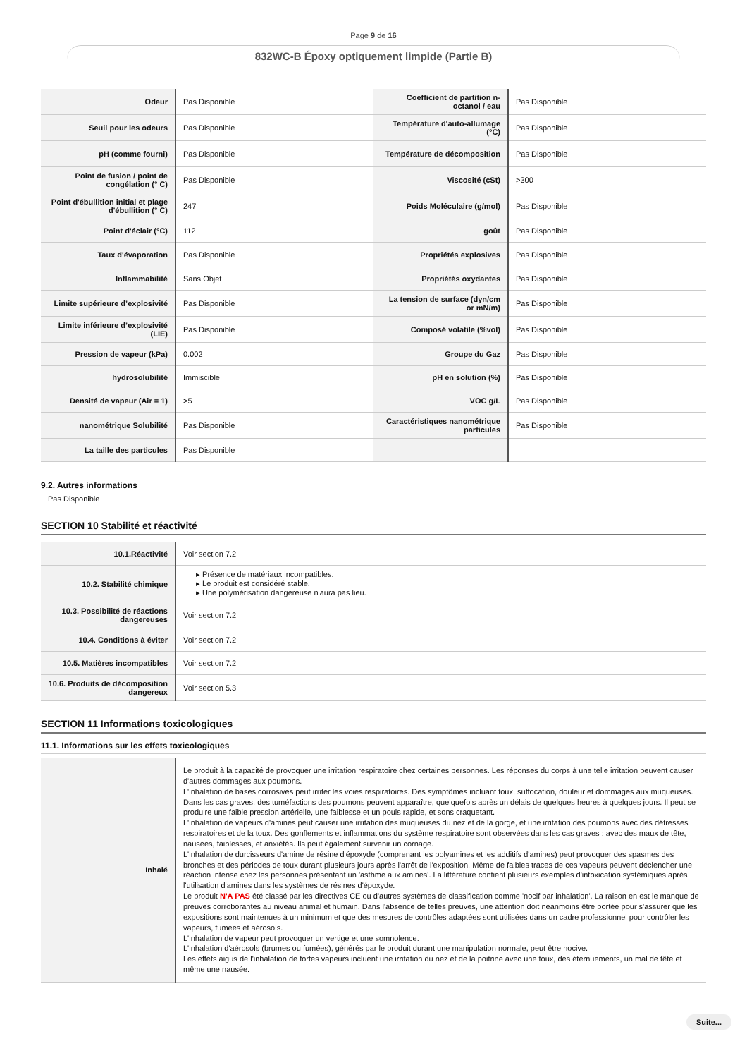Page 9 de 16
832WC-B Époxy optiquement limpide (Partie B)
| Odeur | Pas Disponible | Coefficient de partition n-octanol / eau | Pas Disponible |
| Seuil pour les odeurs | Pas Disponible | Température d'auto-allumage (°C) | Pas Disponible |
| pH (comme fourni) | Pas Disponible | Température de décomposition | Pas Disponible |
| Point de fusion / point de congélation (° C) | Pas Disponible | Viscosité (cSt) | >300 |
| Point d'ébullition initial et plage d'ébullition (° C) | 247 | Poids Moléculaire (g/mol) | Pas Disponible |
| Point d'éclair (°C) | 112 | goût | Pas Disponible |
| Taux d'évaporation | Pas Disponible | Propriétés explosives | Pas Disponible |
| Inflammabilité | Sans Objet | Propriétés oxydantes | Pas Disponible |
| Limite supérieure d’explosivité | Pas Disponible | La tension de surface (dyn/cm or mN/m) | Pas Disponible |
| Limite inférieure d’explosivité (LIE) | Pas Disponible | Composé volatile (%vol) | Pas Disponible |
| Pression de vapeur (kPa) | 0.002 | Groupe du Gaz | Pas Disponible |
| hydrosolubilité | Immiscible | pH en solution (%) | Pas Disponible |
| Densité de vapeur (Air = 1) | >5 | VOC g/L | Pas Disponible |
| nanométrique Solubilité | Pas Disponible | Caractéristiques nanométrique particules | Pas Disponible |
| La taille des particules | Pas Disponible | | |
9.2. Autres informations
Pas Disponible
SECTION 10 Stabilité et réactivité
| 10.1.Réactivité | Voir section 7.2 |
| 10.2. Stabilité chimique | ▸ Présence de matériaux incompatibles. ▸ Le produit est considéré stable. ▸ Une polymérisation dangereuse n'aura pas lieu. |
| 10.3. Possibilité de réactions dangereuses | Voir section 7.2 |
| 10.4. Conditions à éviter | Voir section 7.2 |
| 10.5. Matières incompatibles | Voir section 7.2 |
| 10.6. Produits de décomposition dangereux | Voir section 5.3 |
SECTION 11 Informations toxicologiques
11.1. Informations sur les effets toxicologiques
| Inhalé | Le produit à la capacité de provoquer une irritation respiratoire chez certaines personnes. Les réponses du corps à une telle irritation peuvent causer d'autres dommages aux poumons. L'inhalation de bases corrosives peut irriter les voies respiratoires. Des symptômes incluant toux, suffocation, douleur et dommages aux muqueuses. Dans les cas graves, des tuméfactions des poumons peuvent apparaître, quelquefois après un délais de quelques heures à quelques jours. Il peut se produire une faible pression artérielle, une faiblesse et un pouls rapide, et sons craquetant. L'inhalation de vapeurs d'amines peut causer une irritation des muqueuses du nez et de la gorge, et une irritation des poumons avec des détresses respiratoires et de la toux. Des gonflements et inflammations du système respiratoire sont observées dans les cas graves ; avec des maux de tête, nausées, faiblesses, et anxiétés. Ils peut également survenir un cornage. L'inhalation de durcisseurs d'amine de résine d'époxyde (comprenant les polyamines et les additifs d'amines) peut provoquer des spasmes des bronches et des périodes de toux durant plusieurs jours après l'arrêt de l'exposition. Même de faibles traces de ces vapeurs peuvent déclencher une réaction intense chez les personnes présentant un 'asthme aux amines'. La littérature contient plusieurs exemples d'intoxication systémiques après l'utilisation d'amines dans les systèmes de résines d'époxyde. Le produit N'A PAS été classé par les directives CE ou d'autres systèmes de classification comme 'nocif par inhalation'. La raison en est le manque de preuves corroborantes au niveau animal et humain. Dans l'absence de telles preuves, une attention doit néanmoins être portée pour s'assurer que les expositions sont maintenues à un minimum et que des mesures de contrôles adaptées sont utilisées dans un cadre professionnel pour contrôler les vapeurs, fumées et aérosols. L'inhalation de vapeur peut provoquer un vertige et une somnolence. L'inhalation d'aérosols (brumes ou fumées), générés par le produit durant une manipulation normale, peut être nocive. Les effets aigus de l'inhalation de fortes vapeurs incluent une irritation du nez et de la poitrine avec une toux, des éternuements, un mal de tête et même une nausée. |
Suite...